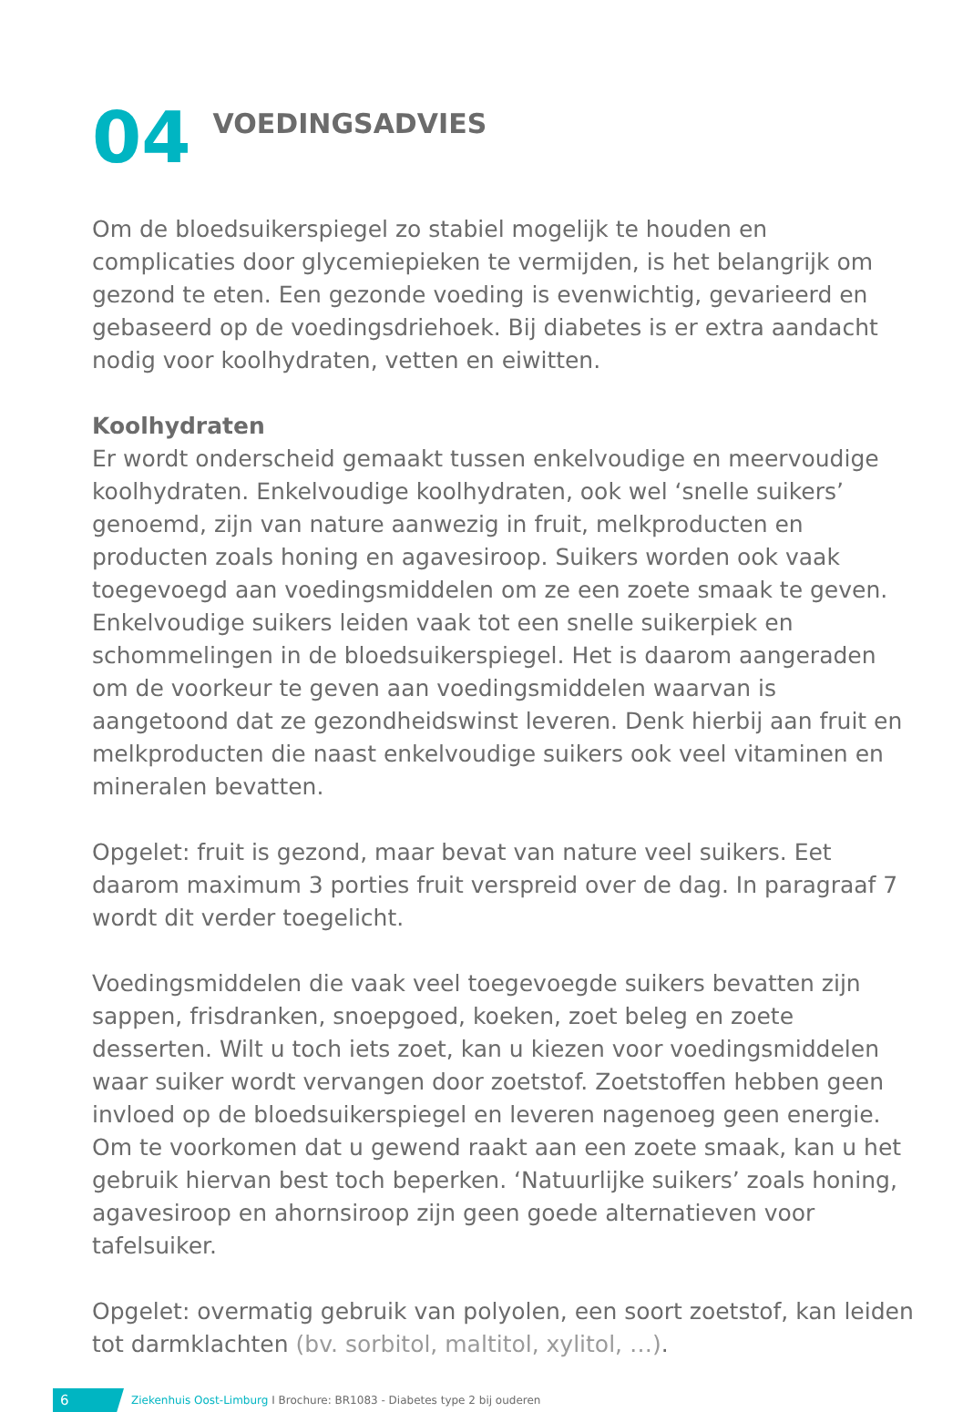04
VOEDINGSADVIES
Om de bloedsuikerspiegel zo stabiel mogelijk te houden en complicaties door glycemiepieken te vermijden, is het belangrijk om gezond te eten. Een gezonde voeding is evenwichtig, gevarieerd en gebaseerd op de voedingsdriehoek. Bij diabetes is er extra aandacht nodig voor koolhydraten, vetten en eiwitten.
Koolhydraten
Er wordt onderscheid gemaakt tussen enkelvoudige en meervoudige koolhydraten. Enkelvoudige koolhydraten, ook wel ‘snelle suikers’ genoemd, zijn van nature aanwezig in fruit, melkproducten en producten zoals honing en agavesiroop. Suikers worden ook vaak toegevoegd aan voedingsmiddelen om ze een zoete smaak te geven. Enkelvoudige suikers leiden vaak tot een snelle suikerpiek en schommelingen in de bloedsuikerspiegel. Het is daarom aangeraden om de voorkeur te geven aan voedingsmiddelen waarvan is aangetoond dat ze gezondheidswinst leveren. Denk hierbij aan fruit en melkproducten die naast enkelvoudige suikers ook veel vitaminen en mineralen bevatten.
Opgelet: fruit is gezond, maar bevat van nature veel suikers. Eet daarom maximum 3 porties fruit verspreid over de dag. In paragraaf 7 wordt dit verder toegelicht.
Voedingsmiddelen die vaak veel toegevoegde suikers bevatten zijn sappen, frisdranken, snoepgoed, koeken, zoet beleg en zoete desserten. Wilt u toch iets zoet, kan u kiezen voor voedingsmiddelen waar suiker wordt vervangen door zoetstof. Zoetstoffen hebben geen invloed op de bloedsuikerspiegel en leveren nagenoeg geen energie. Om te voorkomen dat u gewend raakt aan een zoete smaak, kan u het gebruik hiervan best toch beperken. ‘Natuurlijke suikers’ zoals honing, agavesiroop en ahornsiroop zijn geen goede alternatieven voor tafelsuiker.
Opgelet: overmatig gebruik van polyolen, een soort zoetstof, kan leiden tot darmklachten (bv. sorbitol, maltitol, xylitol, …).
6
Ziekenhuis Oost-Limburg I Brochure: BR1083 - Diabetes type 2 bij ouderen